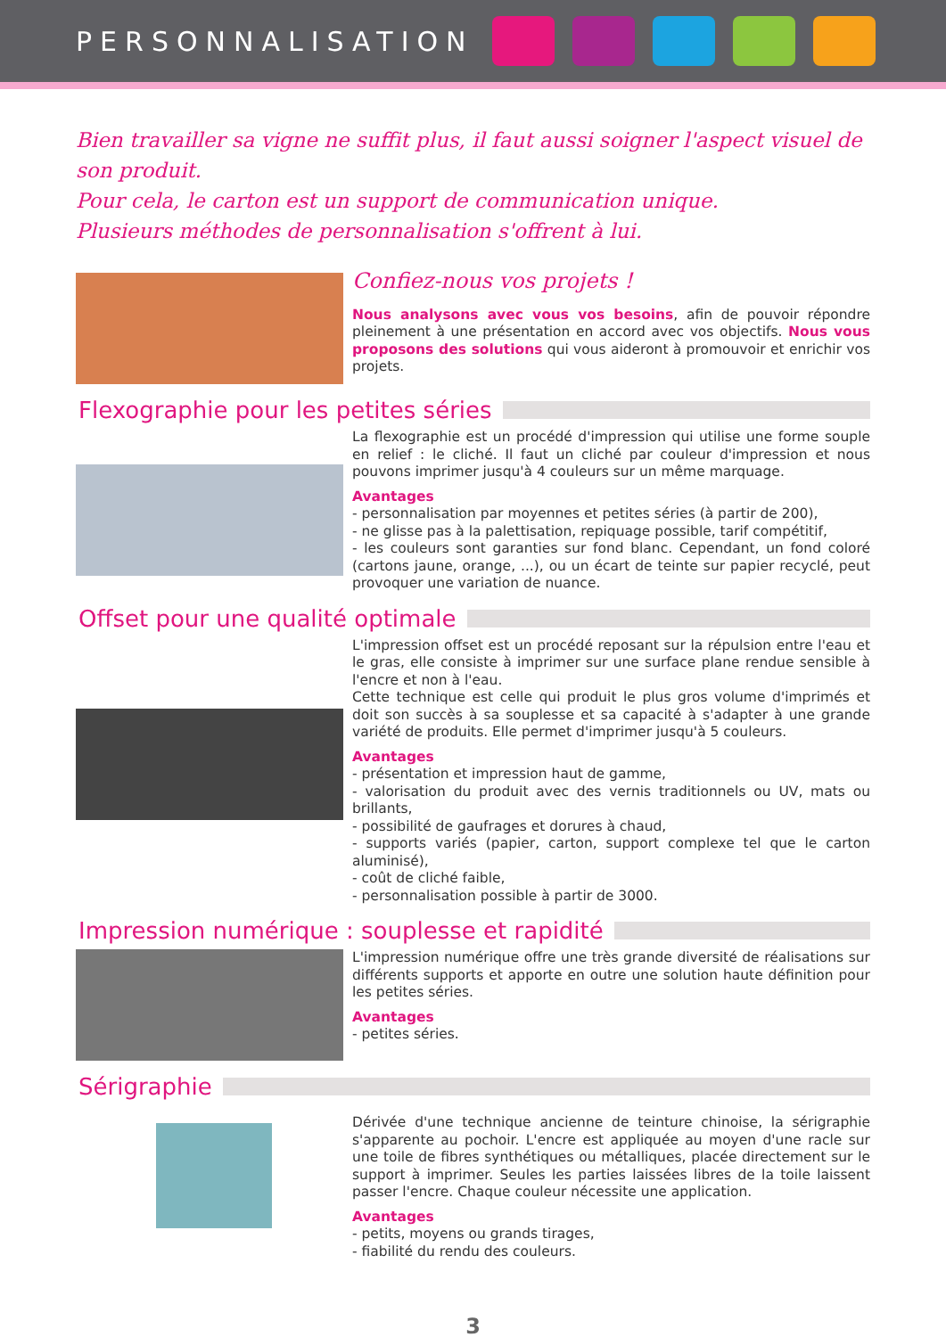PERSONNALISATION
Bien travailler sa vigne ne suffit plus, il faut aussi soigner l'aspect visuel de son produit.
Pour cela, le carton est un support de communication unique.
Plusieurs méthodes de personnalisation s'offrent à lui.
Confiez-nous vos projets !
Nous analysons avec vous vos besoins, afin de pouvoir répondre pleinement à une présentation en accord avec vos objectifs. Nous vous proposons des solutions qui vous aideront à promouvoir et enrichir vos projets.
Flexographie pour les petites séries
La flexographie est un procédé d'impression qui utilise une forme souple en relief : le cliché. Il faut un cliché par couleur d'impression et nous pouvons imprimer jusqu'à 4 couleurs sur un même marquage.
Avantages
- personnalisation par moyennes et petites séries (à partir de 200),
- ne glisse pas à la palettisation, repiquage possible, tarif compétitif,
- les couleurs sont garanties sur fond blanc. Cependant, un fond coloré (cartons jaune, orange, ...), ou un écart de teinte sur papier recyclé, peut provoquer une variation de nuance.
Offset pour une qualité optimale
L'impression offset est un procédé reposant sur la répulsion entre l'eau et le gras, elle consiste à imprimer sur une surface plane rendue sensible à l'encre et non à l'eau.
Cette technique est celle qui produit le plus gros volume d'imprimés et doit son succès à sa souplesse et sa capacité à s'adapter à une grande variété de produits. Elle permet d'imprimer jusqu'à 5 couleurs.
Avantages
- présentation et impression haut de gamme,
- valorisation du produit avec des vernis traditionnels ou UV, mats ou brillants,
- possibilité de gaufrages et dorures à chaud,
- supports variés (papier, carton, support complexe tel que le carton aluminisé),
- coût de cliché faible,
- personnalisation possible à partir de 3000.
Impression numérique : souplesse et rapidité
L'impression numérique offre une très grande diversité de réalisations sur différents supports et apporte en outre une solution haute définition pour les petites séries.
Avantages
- petites séries.
Sérigraphie
Dérivée d'une technique ancienne de teinture chinoise, la sérigraphie s'apparente au pochoir. L'encre est appliquée au moyen d'une racle sur une toile de fibres synthétiques ou métalliques, placée directement sur le support à imprimer. Seules les parties laissées libres de la toile laissent passer l'encre. Chaque couleur nécessite une application.
Avantages
- petits, moyens ou grands tirages,
- fiabilité du rendu des couleurs.
3